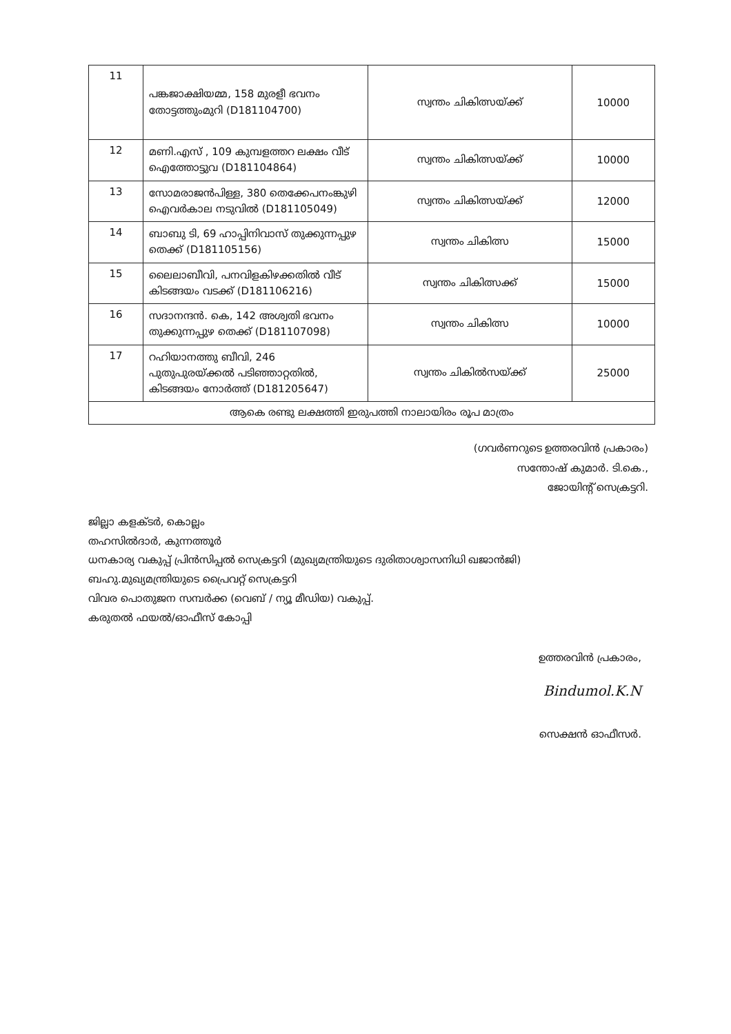| 11 | പങ്കജാക്ഷിയമ്മ, 158 മുരളീ ഭവനം തോട്ടത്തുംമുറി (D181104700) | സ്വന്തം ചികിത്സയ്ക്ക് | 10000 |
| 12 | മണി.എസ് , 109 കുമ്പളത്തറ ലക്ഷം വീട് ഐത്തോട്ടുവ (D181104864) | സ്വന്തം ചികിത്സയ്ക്ക് | 10000 |
| 13 | സോമരാജൻപിള്ള, 380 തെക്കേപനംങ്കുഴി ഐവർകാല നടുവിൽ (D181105049) | സ്വന്തം ചികിത്സയ്ക്ക് | 12000 |
| 14 | ബാബു ടി, 69 ഹാപ്പിനിവാസ് തുക്കുന്നപ്പുഴ തെക്ക് (D181105156) | സ്വന്തം ചികിത്സ | 15000 |
| 15 | ലൈലാബീവി, പനവിളകിഴക്കതിൽ വീട് കിടങ്ങയം വടക്ക് (D181106216) | സ്വന്തം ചികിത്സക്ക് | 15000 |
| 16 | സദാനന്ദൻ. കെ, 142 അശ്വതി ഭവനം തുക്കുന്നപ്പുഴ തെക്ക് (D181107098) | സ്വന്തം ചികിത്സ | 10000 |
| 17 | റഹിയാനത്തു ബീവി, 246 പുതുപുരയ്ക്കൽ പടിഞ്ഞാറ്റതിൽ, കിടങ്ങയം നോർത്ത് (D181205647) | സ്വന്തം ചികിൽസയ്ക്ക് | 25000 |
| ആകെ രണ്ടു ലക്ഷത്തി ഇരുപത്തി നാലായിരം രൂപ മാത്രം | | | |
(ഗവർണറുടെ ഉത്തരവിൻ പ്രകാരം)
സന്തോഷ് കുമാർ. ടി.കെ.,
ജോയിന്റ് സെക്രട്ടറി.
ജില്ലാ കളക്ടർ, കൊല്ലം
തഹസിൽദാർ, കുന്നത്തൂർ
ധനകാര്യ വകുപ്പ് പ്രിൻസിപ്പൽ സെക്രട്ടറി (മുഖ്യമന്ത്രിയുടെ ദുരിതാശ്വാസനിധി ഖജാൻജി)
ബഹു.മുഖ്യമന്ത്രിയുടെ പ്രൈവറ്റ് സെക്രട്ടറി
വിവര പൊതുജന സമ്പർക്ക (വെബ് / ന്യൂ മീഡിയ) വകുപ്പ്.
കരുതൽ ഫയൽ/ഓഫീസ് കോപ്പി
ഉത്തരവിൻ പ്രകാരം,
Bindumol.K.N
സെക്ഷൻ ഓഫീസർ.